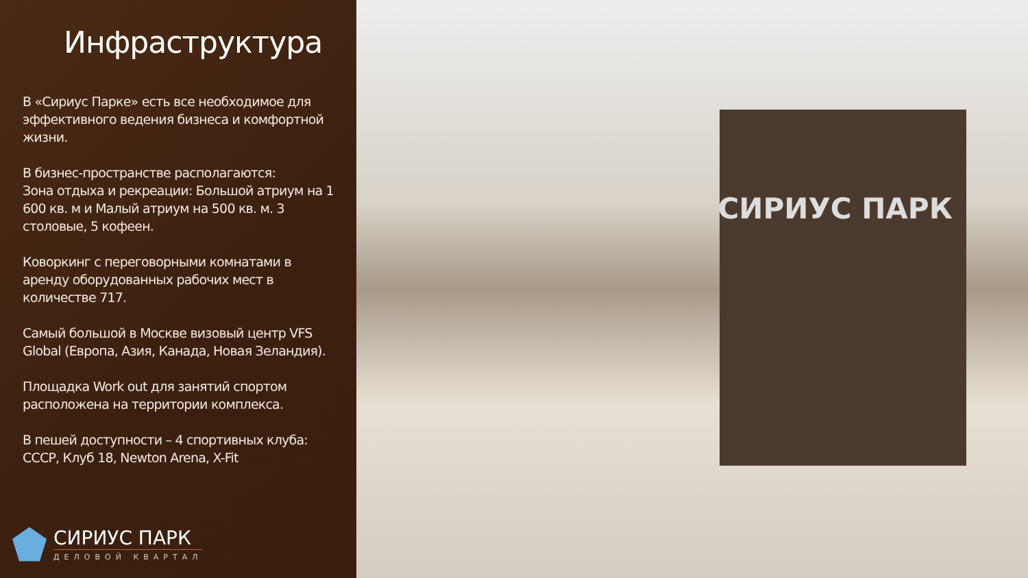Инфраструктура
В «Сириус Парке» есть все необходимое для эффективного ведения бизнеса и комфортной жизни.
В бизнес-пространстве располагаются:
Зона отдыха и рекреации: Большой атриум на 1 600 кв. м и Малый атриум на 500 кв. м. 3 столовые, 5 кофеен.
Коворкинг с переговорными комнатами в аренду оборудованных рабочих мест в количестве 717.
Самый большой в Москве визовый центр VFS Global (Европа, Азия, Канада, Новая Зеландия).
Площадка Work out для занятий спортом расположена на территории комплекса.
В пешей доступности – 4 спортивных клуба: СССР, Клуб 18, Newton Arena, X-Fit
СИРИУС ПАРК
ДЕЛОВОЙ КВАРТАЛ
СИРИУС ПАРК